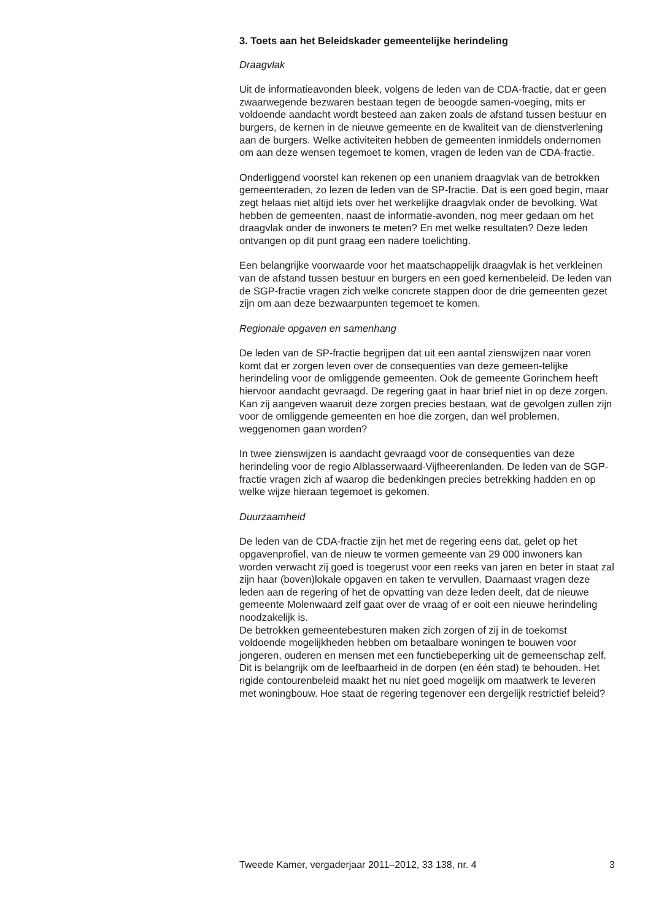3. Toets aan het Beleidskader gemeentelijke herindeling
Draagvlak
Uit de informatieavonden bleek, volgens de leden van de CDA-fractie, dat er geen zwaarwegende bezwaren bestaan tegen de beoogde samen-voeging, mits er voldoende aandacht wordt besteed aan zaken zoals de afstand tussen bestuur en burgers, de kernen in de nieuwe gemeente en de kwaliteit van de dienstverlening aan de burgers. Welke activiteiten hebben de gemeenten inmiddels ondernomen om aan deze wensen tegemoet te komen, vragen de leden van de CDA-fractie.
Onderliggend voorstel kan rekenen op een unaniem draagvlak van de betrokken gemeenteraden, zo lezen de leden van de SP-fractie. Dat is een goed begin, maar zegt helaas niet altijd iets over het werkelijke draagvlak onder de bevolking. Wat hebben de gemeenten, naast de informatie-avonden, nog meer gedaan om het draagvlak onder de inwoners te meten? En met welke resultaten? Deze leden ontvangen op dit punt graag een nadere toelichting.
Een belangrijke voorwaarde voor het maatschappelijk draagvlak is het verkleinen van de afstand tussen bestuur en burgers en een goed kernenbeleid. De leden van de SGP-fractie vragen zich welke concrete stappen door de drie gemeenten gezet zijn om aan deze bezwaarpunten tegemoet te komen.
Regionale opgaven en samenhang
De leden van de SP-fractie begrijpen dat uit een aantal zienswijzen naar voren komt dat er zorgen leven over de consequenties van deze gemeen-telijke herindeling voor de omliggende gemeenten. Ook de gemeente Gorinchem heeft hiervoor aandacht gevraagd. De regering gaat in haar brief niet in op deze zorgen. Kan zij aangeven waaruit deze zorgen precies bestaan, wat de gevolgen zullen zijn voor de omliggende gemeenten en hoe die zorgen, dan wel problemen, weggenomen gaan worden?
In twee zienswijzen is aandacht gevraagd voor de consequenties van deze herindeling voor de regio Alblasserwaard-Vijfheerenlanden. De leden van de SGP-fractie vragen zich af waarop die bedenkingen precies betrekking hadden en op welke wijze hieraan tegemoet is gekomen.
Duurzaamheid
De leden van de CDA-fractie zijn het met de regering eens dat, gelet op het opgavenprofiel, van de nieuw te vormen gemeente van 29 000 inwoners kan worden verwacht zij goed is toegerust voor een reeks van jaren en beter in staat zal zijn haar (boven)lokale opgaven en taken te vervullen. Daarnaast vragen deze leden aan de regering of het de opvatting van deze leden deelt, dat de nieuwe gemeente Molenwaard zelf gaat over de vraag of er ooit een nieuwe herindeling noodzakelijk is.
De betrokken gemeentebesturen maken zich zorgen of zij in de toekomst voldoende mogelijkheden hebben om betaalbare woningen te bouwen voor jongeren, ouderen en mensen met een functiebeperking uit de gemeenschap zelf. Dit is belangrijk om de leefbaarheid in de dorpen (en één stad) te behouden. Het rigide contourenbeleid maakt het nu niet goed mogelijk om maatwerk te leveren met woningbouw. Hoe staat de regering tegenover een dergelijk restrictief beleid?
Tweede Kamer, vergaderjaar 2011–2012, 33 138, nr. 4 3